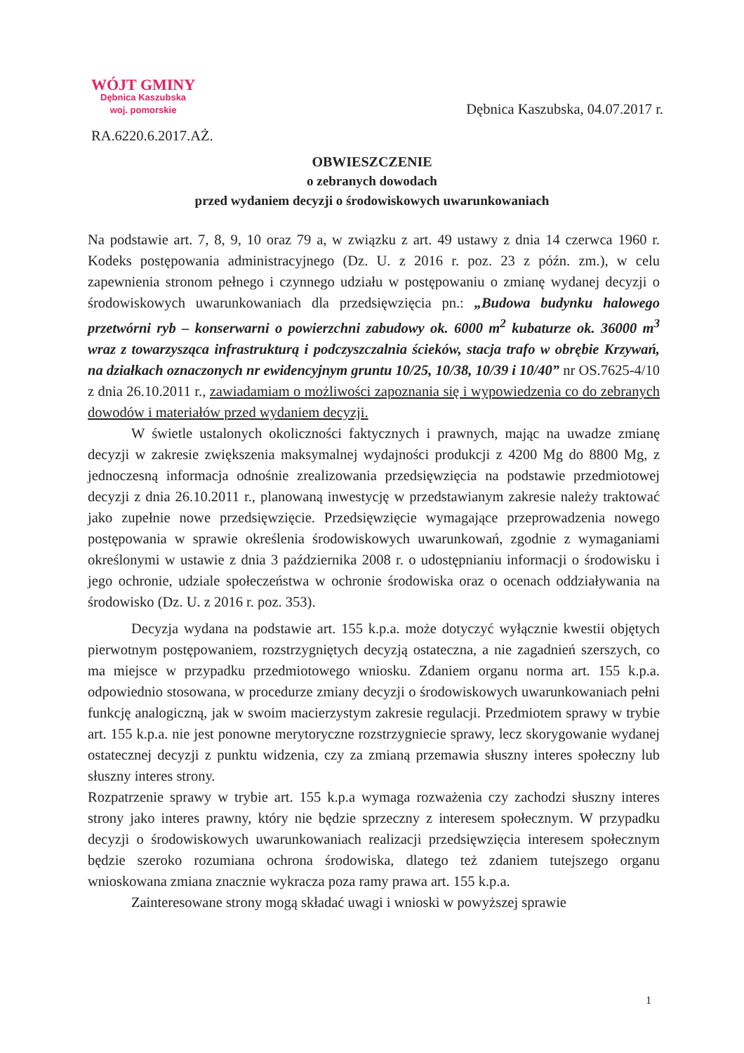WÓJT GMINY
Dębnica Kaszubska
woj. pomorskie
Dębnica Kaszubska, 04.07.2017 r.
RA.6220.6.2017.AŻ.
OBWIESZCZENIE
o zebranych dowodach
przed wydaniem decyzji o środowiskowych uwarunkowaniach
Na podstawie art. 7, 8, 9, 10 oraz 79 a, w związku z art. 49 ustawy z dnia 14 czerwca 1960 r. Kodeks postępowania administracyjnego (Dz. U. z 2016 r. poz. 23 z późn. zm.), w celu zapewnienia stronom pełnego i czynnego udziału w postępowaniu o zmianę wydanej decyzji o środowiskowych uwarunkowaniach dla przedsięwzięcia pn.: „Budowa budynku halowego przetwórni ryb – konserwarni o powierzchni zabudowy ok. 6000 m<sup>2</sup> kubaturze ok. 36000 m<sup>3</sup> wraz z towarzysząca infrastrukturą i podczyszczalnia ścieków, stacja trafo w obrębie Krzywań, na działkach oznaczonych nr ewidencyjnym gruntu 10/25, 10/38, 10/39 i 10/40” nr OS.7625-4/10 z dnia 26.10.2011 r., zawiadamiam o możliwości zapoznania się i wypowiedzenia co do zebranych dowodów i materiałów przed wydaniem decyzji.
W świetle ustalonych okoliczności faktycznych i prawnych, mając na uwadze zmianę decyzji w zakresie zwiększenia maksymalnej wydajności produkcji z 4200 Mg do 8800 Mg, z jednoczesną informacja odnośnie zrealizowania przedsięwzięcia na podstawie przedmiotowej decyzji z dnia 26.10.2011 r., planowaną inwestycję w przedstawianym zakresie należy traktować jako zupełnie nowe przedsięwzięcie. Przedsięwzięcie wymagające przeprowadzenia nowego postępowania w sprawie określenia środowiskowych uwarunkowań, zgodnie z wymaganiami określonymi w ustawie z dnia 3 października 2008 r. o udostępnianiu informacji o środowisku i jego ochronie, udziale społeczeństwa w ochronie środowiska oraz o ocenach oddziaływania na środowisko (Dz. U. z 2016 r. poz. 353).
Decyzja wydana na podstawie art. 155 k.p.a. może dotyczyć wyłącznie kwestii objętych pierwotnym postępowaniem, rozstrzygniętych decyzją ostateczna, a nie zagadnień szerszych, co ma miejsce w przypadku przedmiotowego wniosku. Zdaniem organu norma art. 155 k.p.a. odpowiednio stosowana, w procedurze zmiany decyzji o środowiskowych uwarunkowaniach pełni funkcję analogiczną, jak w swoim macierzystym zakresie regulacji. Przedmiotem sprawy w trybie art. 155 k.p.a. nie jest ponowne merytoryczne rozstrzygniecie sprawy, lecz skorygowanie wydanej ostatecznej decyzji z punktu widzenia, czy za zmianą przemawia słuszny interes społeczny lub słuszny interes strony.
Rozpatrzenie sprawy w trybie art. 155 k.p.a wymaga rozważenia czy zachodzi słuszny interes strony jako interes prawny, który nie będzie sprzeczny z interesem społecznym. W przypadku decyzji o środowiskowych uwarunkowaniach realizacji przedsięwzięcia interesem społecznym będzie szeroko rozumiana ochrona środowiska, dlatego też zdaniem tutejszego organu wnioskowana zmiana znacznie wykracza poza ramy prawa art. 155 k.p.a.
Zainteresowane strony mogą składać uwagi i wnioski w powyższej sprawie
1